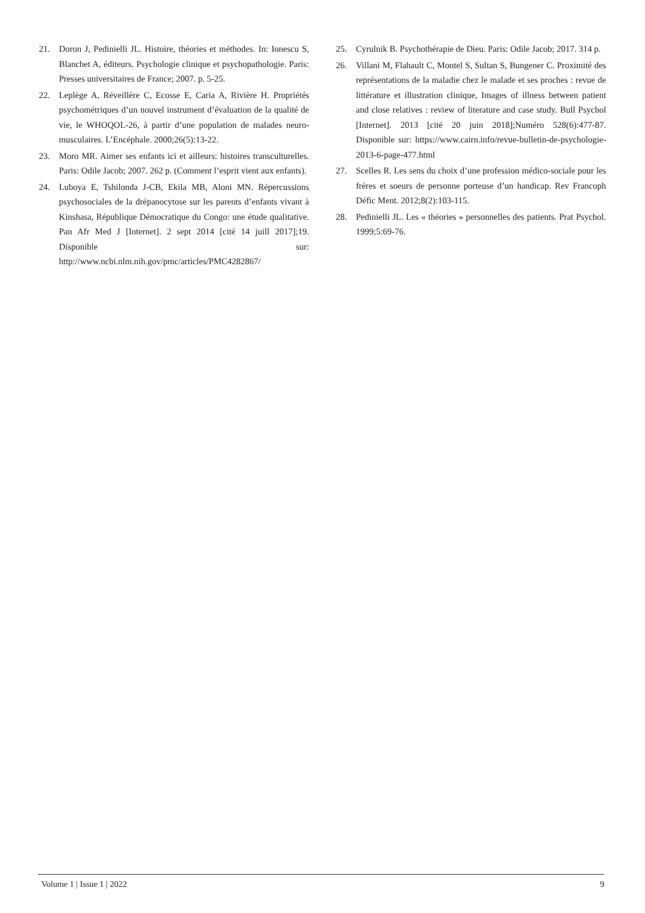21. Doron J, Pedinielli JL. Histoire, théories et méthodes. In: Ionescu S, Blanchet A, éditeurs. Psychologie clinique et psychopathologie. Paris: Presses universitaires de France; 2007. p. 5-25.
22. Leplège A, Réveillère C, Ecosse E, Caria A, Rivière H. Propriétés psychométriques d’un nouvel instrument d’évaluation de la qualité de vie, le WHOQOL-26, à partir d’une population de malades neuro-musculaires. L’Encéphale. 2000;26(5):13-22.
23. Moro MR. Aimer ses enfants ici et ailleurs: histoires transculturelles. Paris: Odile Jacob; 2007. 262 p. (Comment l’esprit vient aux enfants).
24. Luboya E, Tshilonda J-CB, Ekila MB, Aloni MN. Répercussions psychosociales de la drépanocytose sur les parents d’enfants vivant à Kinshasa, République Démocratique du Congo: une étude qualitative. Pan Afr Med J [Internet]. 2 sept 2014 [cité 14 juill 2017];19. Disponible sur: http://www.ncbi.nlm.nih.gov/pmc/articles/PMC4282867/
25. Cyrulnik B. Psychothérapie de Dieu. Paris: Odile Jacob; 2017. 314 p.
26. Villani M, Flahault C, Montel S, Sultan S, Bungener C. Proximité des représentations de la maladie chez le malade et ses proches : revue de littérature et illustration clinique, Images of illness between patient and close relatives : review of literature and case study. Bull Psychol [Internet]. 2013 [cité 20 juin 2018];Numéro 528(6):477-87. Disponible sur: https://www.cairn.info/revue-bulletin-de-psychologie-2013-6-page-477.html
27. Scelles R. Les sens du choix d’une profession médico-sociale pour les frères et soeurs de personne porteuse d’un handicap. Rev Francoph Défic Ment. 2012;8(2):103-115.
28. Pedinielli JL. Les « théories » personnelles des patients. Prat Psychol. 1999;5:69-76.
Volume 1 | Issue 1 | 2022 9